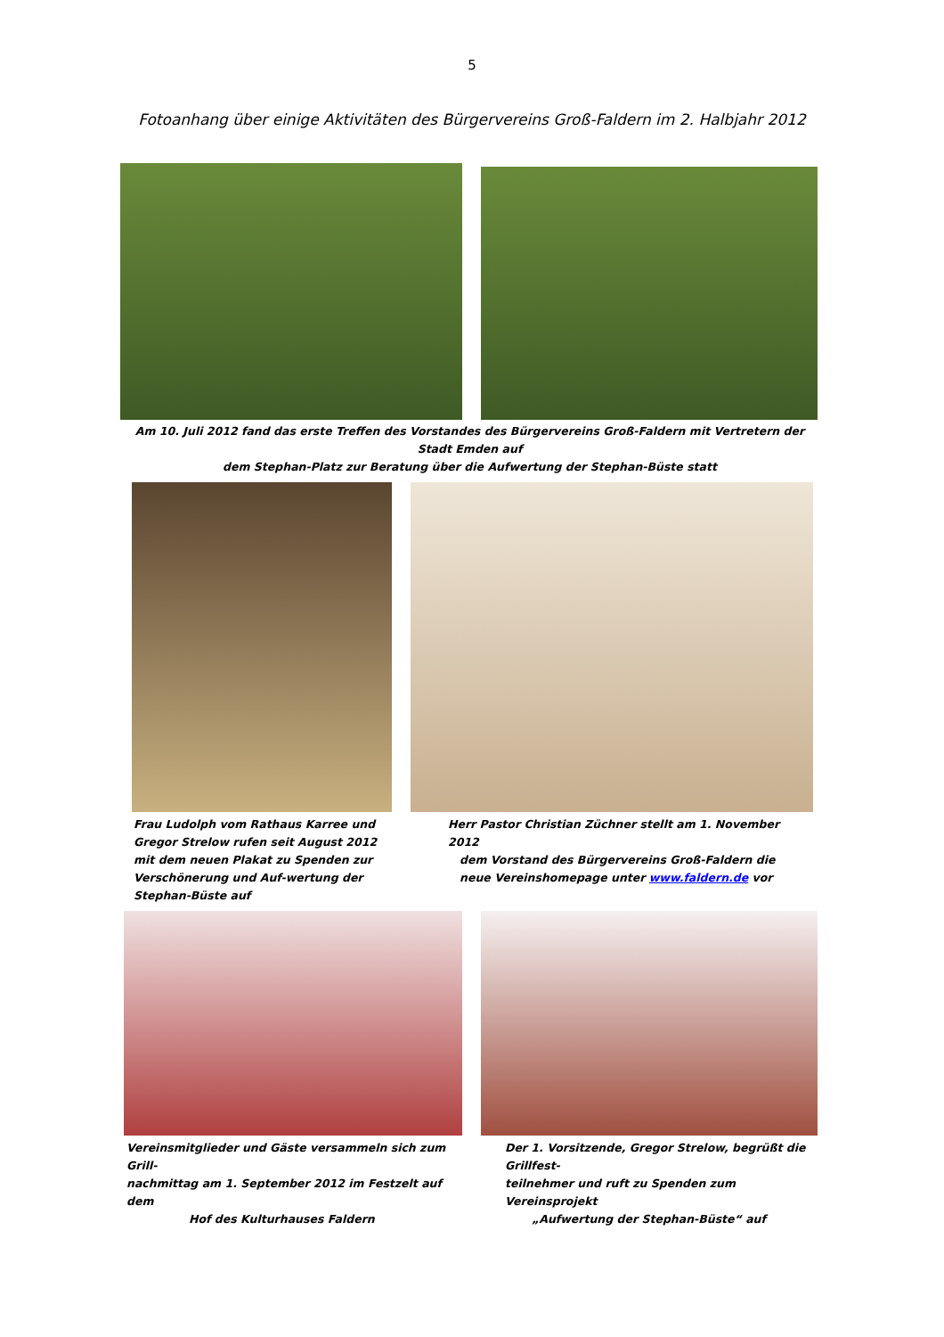5
Fotoanhang über einige Aktivitäten des Bürgervereins Groß-Faldern im 2. Halbjahr 2012
Am 10. Juli 2012 fand das erste Treffen des Vorstandes des Bürgervereins Groß-Faldern mit Vertretern der Stadt Emden auf
dem Stephan-Platz zur Beratung über die Aufwertung der Stephan-Büste statt
Frau Ludolph vom Rathaus Karree und Gregor Strelow rufen seit August 2012 mit dem neuen Plakat zu Spenden zur Verschönerung und Auf-wertung der Stephan-Büste auf
Herr Pastor Christian Züchner stellt am 1. November 2012
dem Vorstand des Bürgervereins Groß-Faldern die
neue Vereinshomepage unter www.faldern.de vor
Vereinsmitglieder und Gäste versammeln sich zum Grill-
nachmittag am 1. September 2012 im Festzelt auf dem
Hof des Kulturhauses Faldern
Der 1. Vorsitzende, Gregor Strelow, begrüßt die Grillfest-
teilnehmer und ruft zu Spenden zum Vereinsprojekt
„Aufwertung der Stephan-Büste“ auf